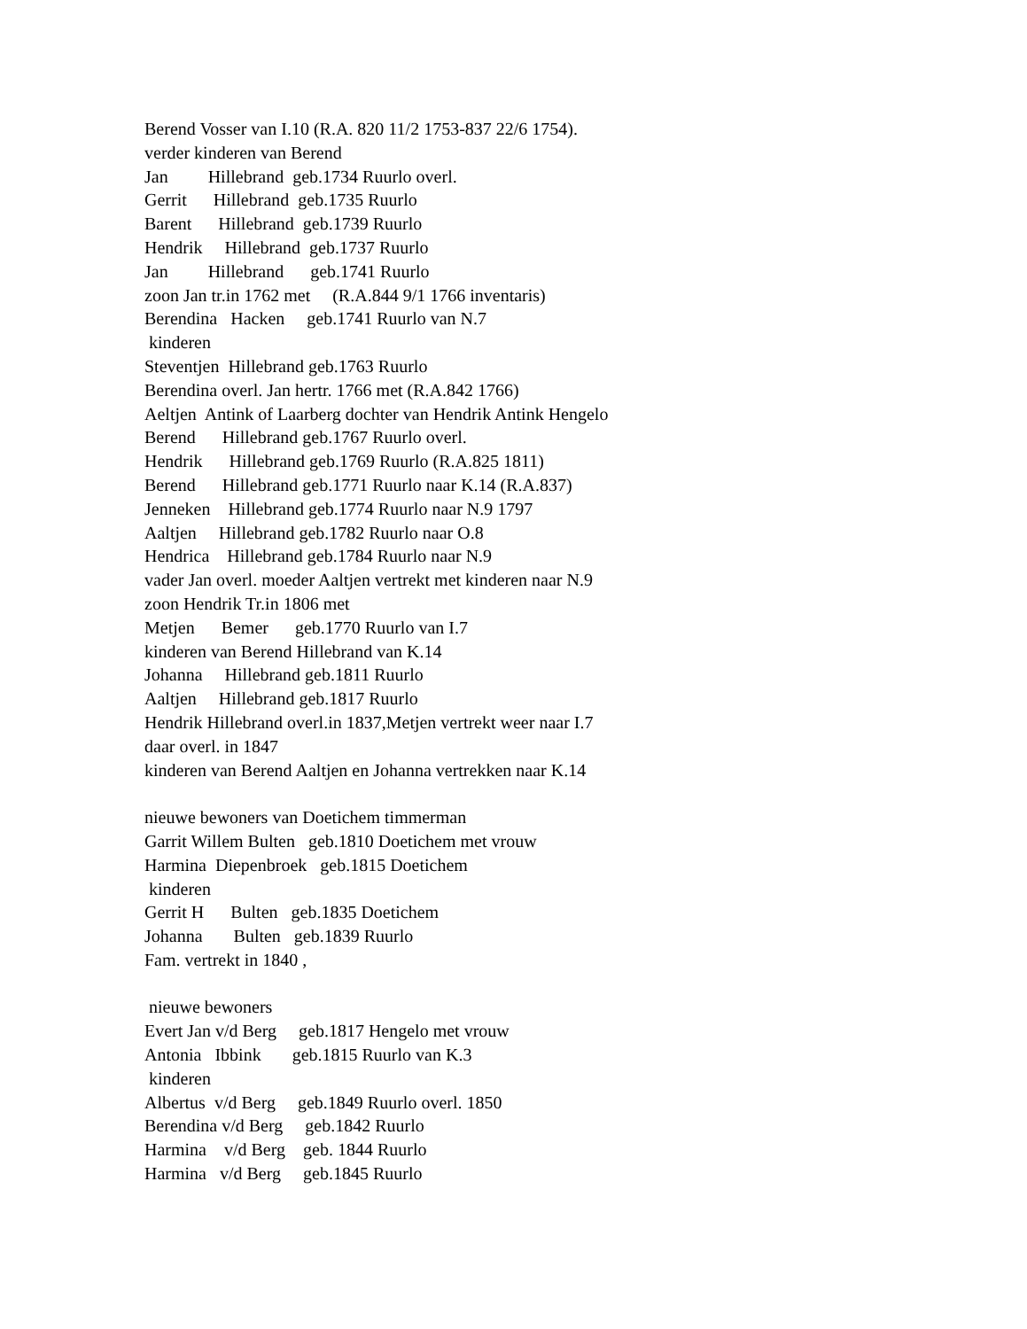Berend Vosser van I.10 (R.A. 820 11/2 1753-837 22/6 1754). verder kinderen van Berend Jan Hillebrand geb.1734 Ruurlo overl. Gerrit Hillebrand geb.1735 Ruurlo Barent Hillebrand geb.1739 Ruurlo Hendrik Hillebrand geb.1737 Ruurlo Jan Hillebrand geb.1741 Ruurlo zoon Jan tr.in 1762 met (R.A.844 9/1 1766 inventaris) Berendina Hacken geb.1741 Ruurlo van N.7 kinderen Steventjen Hillebrand geb.1763 Ruurlo Berendina overl. Jan hertr. 1766 met (R.A.842 1766) Aeltjen Antink of Laarberg dochter van Hendrik Antink Hengelo Berend Hillebrand geb.1767 Ruurlo overl. Hendrik Hillebrand geb.1769 Ruurlo (R.A.825 1811) Berend Hillebrand geb.1771 Ruurlo naar K.14 (R.A.837) Jenneken Hillebrand geb.1774 Ruurlo naar N.9 1797 Aaltjen Hillebrand geb.1782 Ruurlo naar O.8 Hendrica Hillebrand geb.1784 Ruurlo naar N.9 vader Jan overl. moeder Aaltjen vertrekt met kinderen naar N.9 zoon Hendrik Tr.in 1806 met Metjen Bemer geb.1770 Ruurlo van I.7 kinderen van Berend Hillebrand van K.14 Johanna Hillebrand geb.1811 Ruurlo Aaltjen Hillebrand geb.1817 Ruurlo Hendrik Hillebrand overl.in 1837,Metjen vertrekt weer naar I.7 daar overl. in 1847 kinderen van Berend Aaltjen en Johanna vertrekken naar K.14 nieuwe bewoners van Doetichem timmerman Garrit Willem Bulten geb.1810 Doetichem met vrouw Harmina Diepenbroek geb.1815 Doetichem kinderen Gerrit H Bulten geb.1835 Doetichem Johanna Bulten geb.1839 Ruurlo Fam. vertrekt in 1840 , nieuwe bewoners Evert Jan v/d Berg geb.1817 Hengelo met vrouw Antonia Ibbink geb.1815 Ruurlo van K.3 kinderen Albertus v/d Berg geb.1849 Ruurlo overl. 1850 Berendina v/d Berg geb.1842 Ruurlo Harmina v/d Berg geb. 1844 Ruurlo Harmina v/d Berg geb.1845 Ruurlo